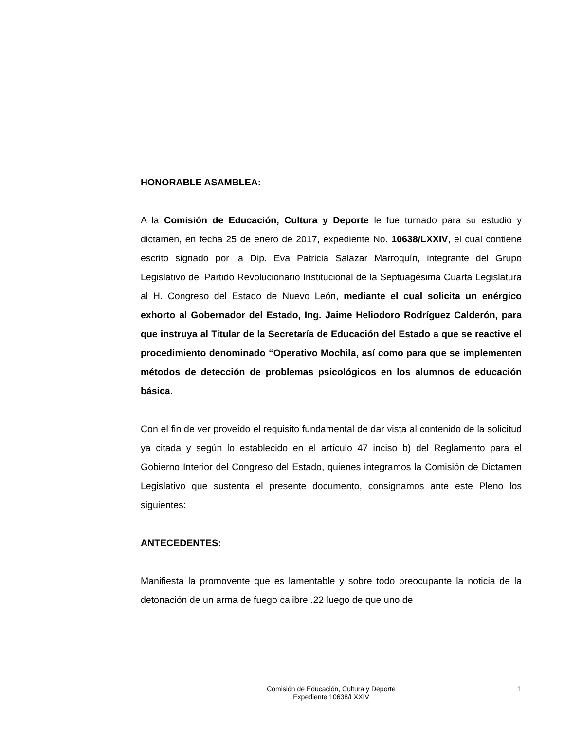HONORABLE ASAMBLEA:
A la Comisión de Educación, Cultura y Deporte le fue turnado para su estudio y dictamen, en fecha 25 de enero de 2017, expediente No. 10638/LXXIV, el cual contiene escrito signado por la Dip. Eva Patricia Salazar Marroquín, integrante del Grupo Legislativo del Partido Revolucionario Institucional de la Septuagésima Cuarta Legislatura al H. Congreso del Estado de Nuevo León, mediante el cual solicita un enérgico exhorto al Gobernador del Estado, Ing. Jaime Heliodoro Rodríguez Calderón, para que instruya al Titular de la Secretaría de Educación del Estado a que se reactive el procedimiento denominado “Operativo Mochila, así como para que se implementen métodos de detección de problemas psicológicos en los alumnos de educación básica.
Con el fin de ver proveído el requisito fundamental de dar vista al contenido de la solicitud ya citada y según lo establecido en el artículo 47 inciso b) del Reglamento para el Gobierno Interior del Congreso del Estado, quienes integramos la Comisión de Dictamen Legislativo que sustenta el presente documento, consignamos ante este Pleno los siguientes:
ANTECEDENTES:
Manifiesta la promovente que es lamentable y sobre todo preocupante la noticia de la detonación de un arma de fuego calibre .22 luego de que uno de
Comisión de Educación, Cultura y Deporte
Expediente 10638/LXXIV
1